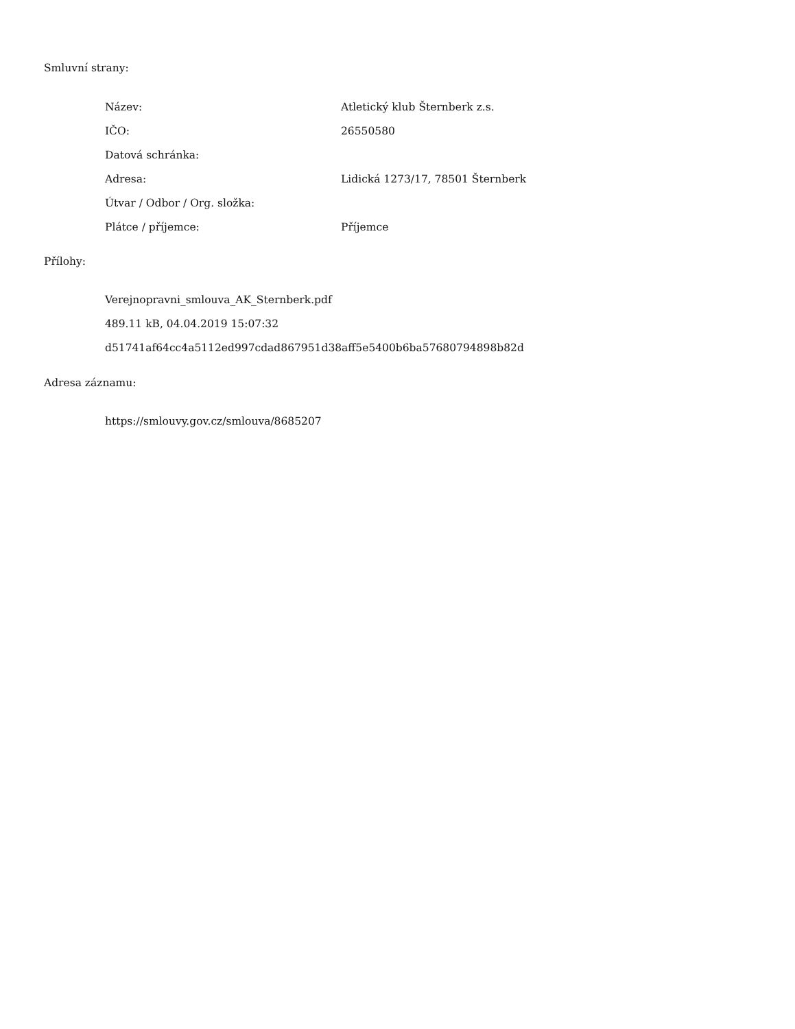Smluvní strany:
| Název: | Atletický klub Šternberk z.s. |
| IČO: | 26550580 |
| Datová schránka: | |
| Adresa: | Lidická 1273/17, 78501 Šternberk |
| Útvar / Odbor / Org. složka: | |
| Plátce / příjemce: | Příjemce |
Přílohy:
Verejnopravni_smlouva_AK_Sternberk.pdf
489.11 kB, 04.04.2019 15:07:32
d51741af64cc4a5112ed997cdad867951d38aff5e5400b6ba57680794898b82d
Adresa záznamu:
https://smlouvy.gov.cz/smlouva/8685207